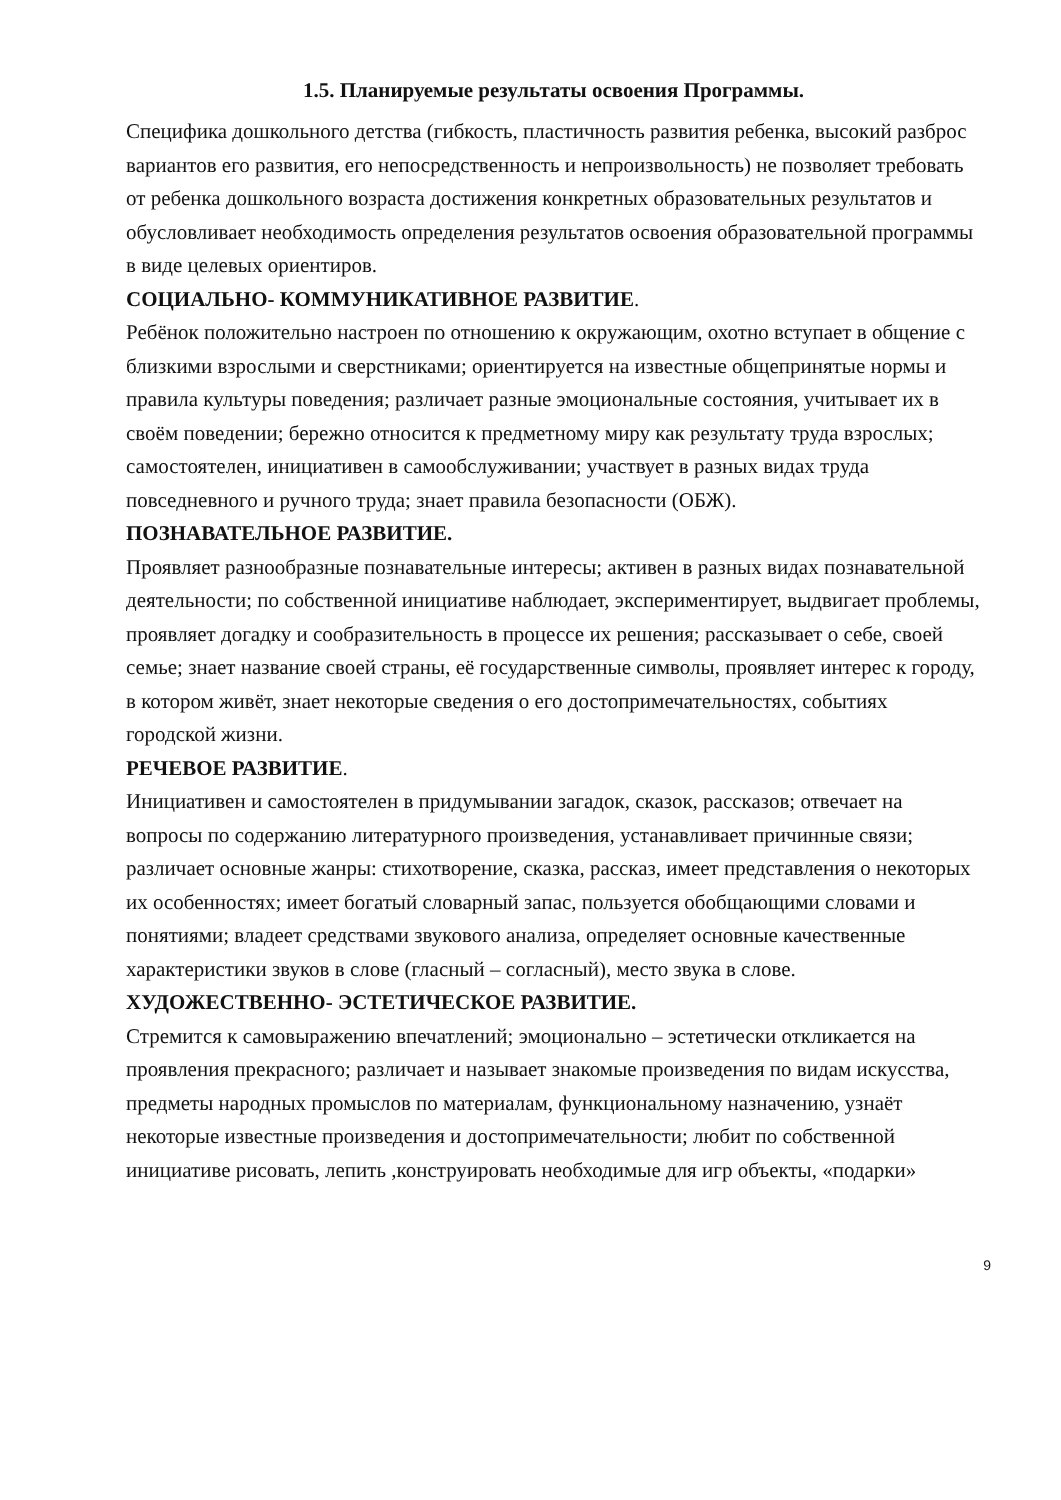1.5. Планируемые результаты освоения Программы.
Специфика дошкольного детства (гибкость, пластичность развития ребенка, высокий разброс вариантов его развития, его непосредственность и непроизвольность) не позволяет требовать от ребенка дошкольного возраста достижения конкретных образовательных результатов и обусловливает необходимость определения результатов освоения образовательной программы в виде целевых ориентиров.
СОЦИАЛЬНО- КОММУНИКАТИВНОЕ РАЗВИТИЕ.
Ребёнок положительно настроен по отношению к окружающим, охотно вступает в общение с близкими взрослыми и сверстниками; ориентируется на известные общепринятые нормы и правила культуры поведения; различает разные эмоциональные состояния, учитывает их в своём поведении; бережно относится к предметному миру как результату труда взрослых; самостоятелен, инициативен в самообслуживании; участвует в разных видах труда повседневного и ручного труда; знает правила безопасности (ОБЖ).
ПОЗНАВАТЕЛЬНОЕ РАЗВИТИЕ.
Проявляет разнообразные познавательные интересы; активен в разных видах познавательной деятельности; по собственной инициативе наблюдает, экспериментирует, выдвигает проблемы, проявляет догадку и сообразительность в процессе их решения; рассказывает о себе, своей семье; знает название своей страны, её государственные символы, проявляет интерес к городу, в котором живёт, знает некоторые сведения о его достопримечательностях, событиях городской жизни.
РЕЧЕВОЕ РАЗВИТИЕ.
Инициативен и самостоятелен в придумывании загадок, сказок, рассказов; отвечает на вопросы по содержанию литературного произведения, устанавливает причинные связи; различает основные жанры: стихотворение, сказка, рассказ, имеет представления о некоторых их особенностях; имеет богатый словарный запас, пользуется обобщающими словами и понятиями; владеет средствами звукового анализа, определяет основные качественные характеристики звуков в слове (гласный – согласный), место звука в слове.
ХУДОЖЕСТВЕННО- ЭСТЕТИЧЕСКОЕ РАЗВИТИЕ.
Стремится к самовыражению впечатлений; эмоционально – эстетически откликается на проявления прекрасного; различает и называет знакомые произведения по видам искусства, предметы народных промыслов по материалам, функциональному назначению, узнаёт некоторые известные произведения и достопримечательности; любит по собственной инициативе рисовать, лепить ,конструировать необходимые для игр объекты, «подарки»
9